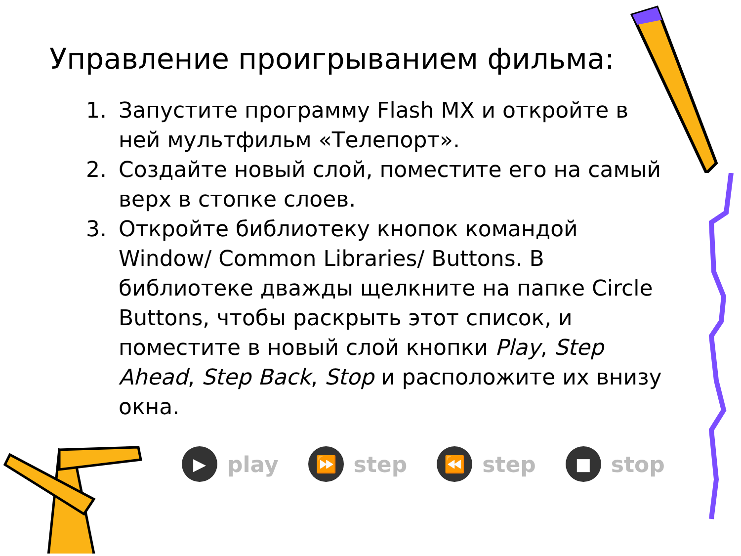Управление проигрыванием фильма:
1. Запустите программу Flash MX и откройте в ней мультфильм «Телепорт».
2. Создайте новый слой, поместите его на самый верх в стопке слоев.
3. Откройте библиотеку кнопок командой Window/ Common Libraries/ Buttons. В библиотеке дважды щелкните на папке Circle Buttons, чтобы раскрыть этот список, и поместите в новый слой кнопки Play, Step Ahead, Step Back, Stop и расположите их внизу окна.
▶ play
⏩ step
⏪ step
■ stop